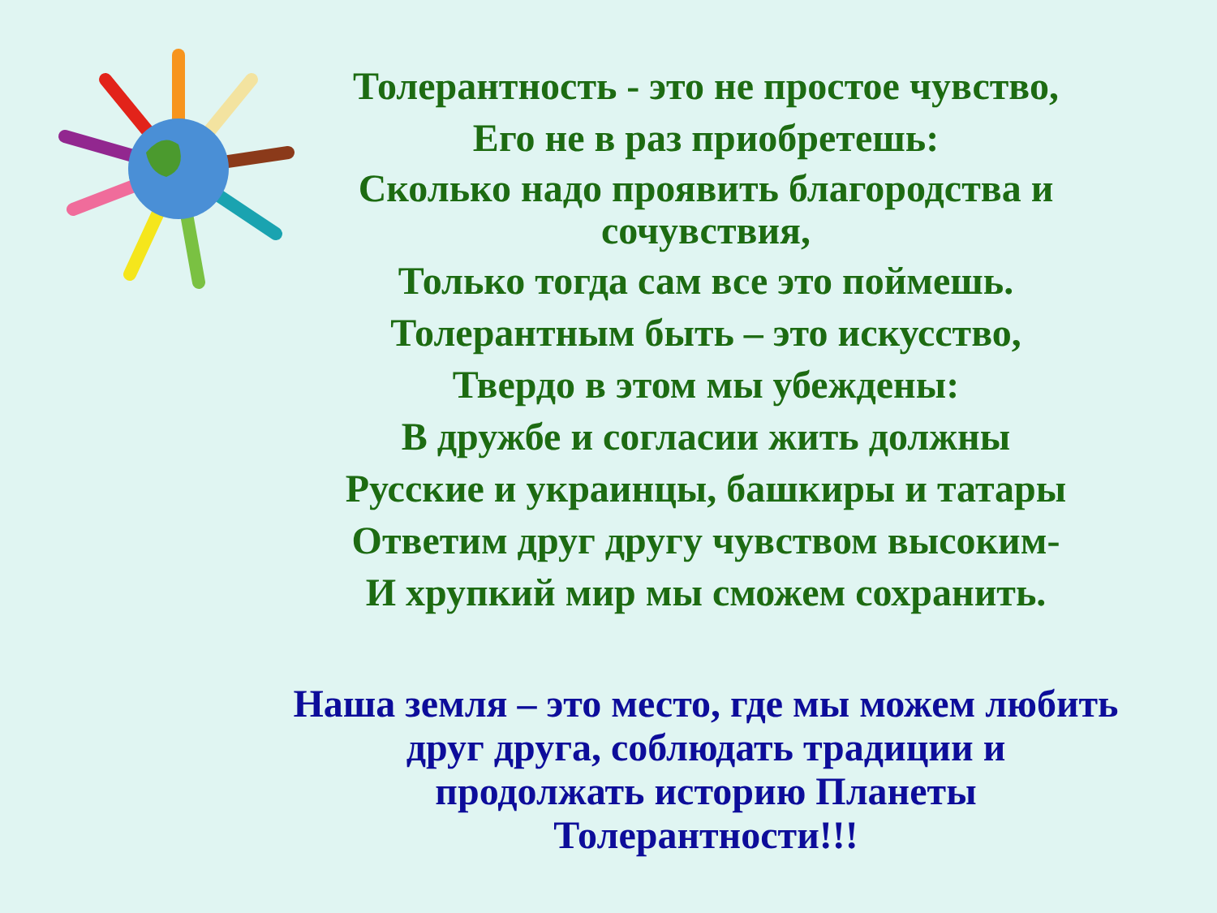Толерантность - это не простое чувство,
Его не в раз приобретешь:
Сколько надо проявить благородства и сочувствия,
Только тогда сам все это поймешь.
Толерантным быть – это искусство,
Твердо в этом мы убеждены:
В дружбе и согласии жить должны
Русские и украинцы, башкиры и татары
Ответим друг другу чувством высоким-
И хрупкий мир мы сможем сохранить.
Наша земля – это место, где мы можем любить
друг друга, соблюдать традиции и
продолжать историю Планеты
Толерантности!!!